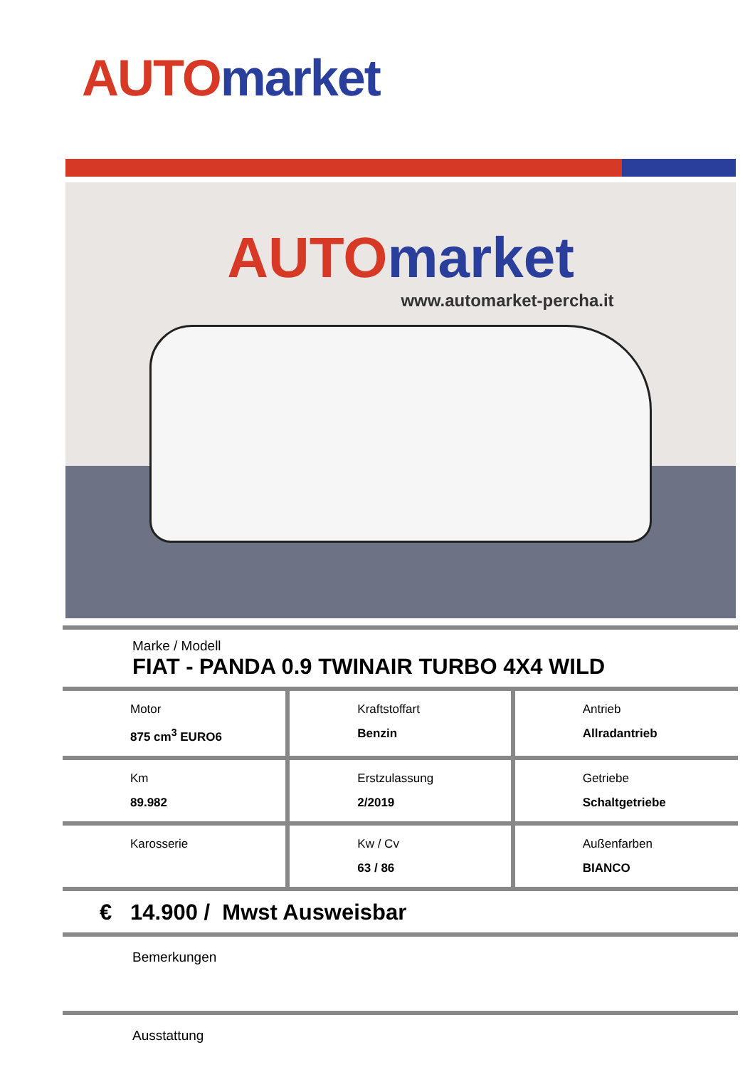AUTO market
AUTO market
www.automarket-percha.it
Marke / Modell
FIAT - PANDA 0.9 TWINAIR TURBO 4X4 WILD
| Motor 875 cm<sup>3</sup> EURO6 | Kraftstoffart Benzin | Antrieb Allradantrieb |
| Km 89.982 | Erstzulassung 2/2019 | Getriebe Schaltgetriebe |
| Karosserie | Kw / Cv 63 / 86 | Außenfarben BIANCO |
€ 14.900 / Mwst Ausweisbar
Bemerkungen
Ausstattung